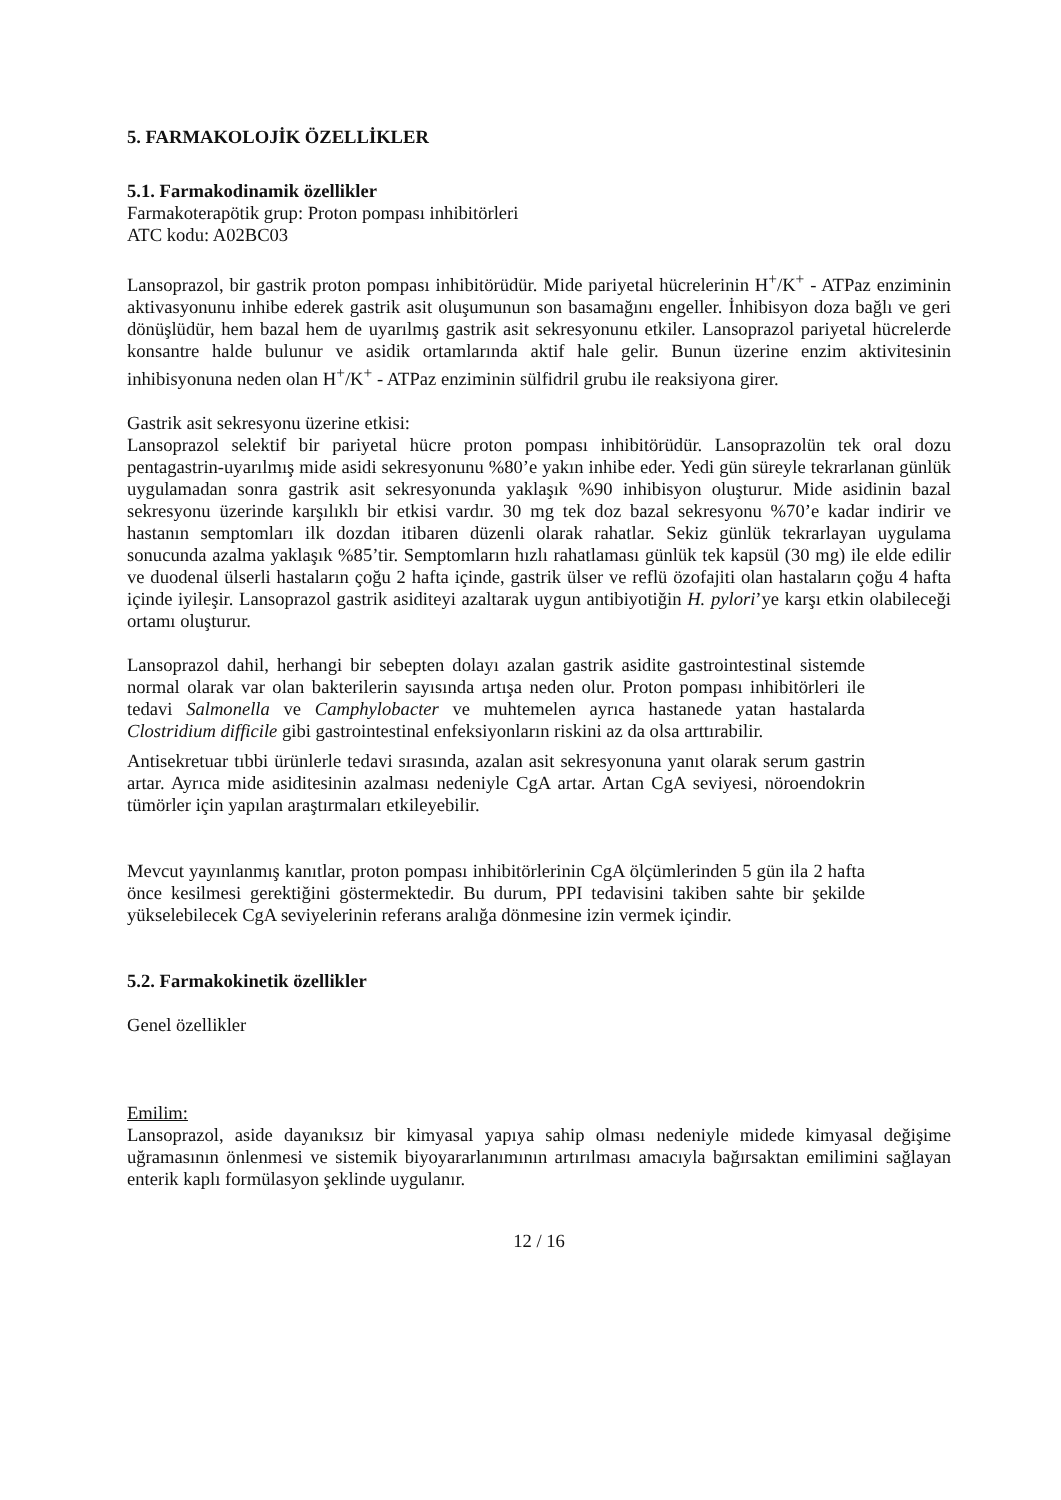5. FARMAKOLOJİK ÖZELLİKLER
5.1. Farmakodinamik özellikler
Farmakoterapötik grup: Proton pompası inhibitörleri
ATC kodu: A02BC03
Lansoprazol, bir gastrik proton pompası inhibitörüdür. Mide pariyetal hücrelerinin H<sup>+</sup>/K<sup>+</sup> - ATPaz enziminin aktivasyonunu inhibe ederek gastrik asit oluşumunun son basamağını engeller. İnhibisyon doza bağlı ve geri dönüşlüdür, hem bazal hem de uyarılmış gastrik asit sekresyonunu etkiler. Lansoprazol pariyetal hücrelerde konsantre halde bulunur ve asidik ortamlarında aktif hale gelir. Bunun üzerine enzim aktivitesinin inhibisyonuna neden olan H<sup>+</sup>/K<sup>+</sup> - ATPaz enziminin sülfidril grubu ile reaksiyona girer.
Gastrik asit sekresyonu üzerine etkisi:
Lansoprazol selektif bir pariyetal hücre proton pompası inhibitörüdür. Lansoprazolün tek oral dozu pentagastrin-uyarılmış mide asidi sekresyonunu %80’e yakın inhibe eder. Yedi gün süreyle tekrarlanan günlük uygulamadan sonra gastrik asit sekresyonunda yaklaşık %90 inhibisyon oluşturur. Mide asidinin bazal sekresyonu üzerinde karşılıklı bir etkisi vardır. 30 mg tek doz bazal sekresyonu %70’e kadar indirir ve hastanın semptomları ilk dozdan itibaren düzenli olarak rahatlar. Sekiz günlük tekrarlayan uygulama sonucunda azalma yaklaşık %85’tir. Semptomların hızlı rahatlaması günlük tek kapsül (30 mg) ile elde edilir ve duodenal ülserli hastaların çoğu 2 hafta içinde, gastrik ülser ve reflü özofajiti olan hastaların çoğu 4 hafta içinde iyileşir. Lansoprazol gastrik asiditeyi azaltarak uygun antibiyotiğin H. pylori’ye karşı etkin olabileceği ortamı oluşturur.
Lansoprazol dahil, herhangi bir sebepten dolayı azalan gastrik asidite gastrointestinal sistemde normal olarak var olan bakterilerin sayısında artışa neden olur. Proton pompası inhibitörleri ile tedavi Salmonella ve Camphylobacter ve muhtemelen ayrıca hastanede yatan hastalarda Clostridium difficile gibi gastrointestinal enfeksiyonların riskini az da olsa arttırabilir.
Antisekretuar tıbbi ürünlerle tedavi sırasında, azalan asit sekresyonuna yanıt olarak serum gastrin artar. Ayrıca mide asiditesinin azalması nedeniyle CgA artar. Artan CgA seviyesi, nöroendokrin tümörler için yapılan araştırmaları etkileyebilir.
Mevcut yayınlanmış kanıtlar, proton pompası inhibitörlerinin CgA ölçümlerinden 5 gün ila 2 hafta önce kesilmesi gerektiğini göstermektedir. Bu durum, PPI tedavisini takiben sahte bir şekilde yükselebilecek CgA seviyelerinin referans aralığa dönmesine izin vermek içindir.
5.2. Farmakokinetik özellikler
Genel özellikler
Emilim:
Lansoprazol, aside dayanıksız bir kimyasal yapıya sahip olması nedeniyle midede kimyasal değişime uğramasının önlenmesi ve sistemik biyoyararlanımının artırılması amacıyla bağırsaktan emilimini sağlayan enterik kaplı formülasyon şeklinde uygulanır.
12 / 16